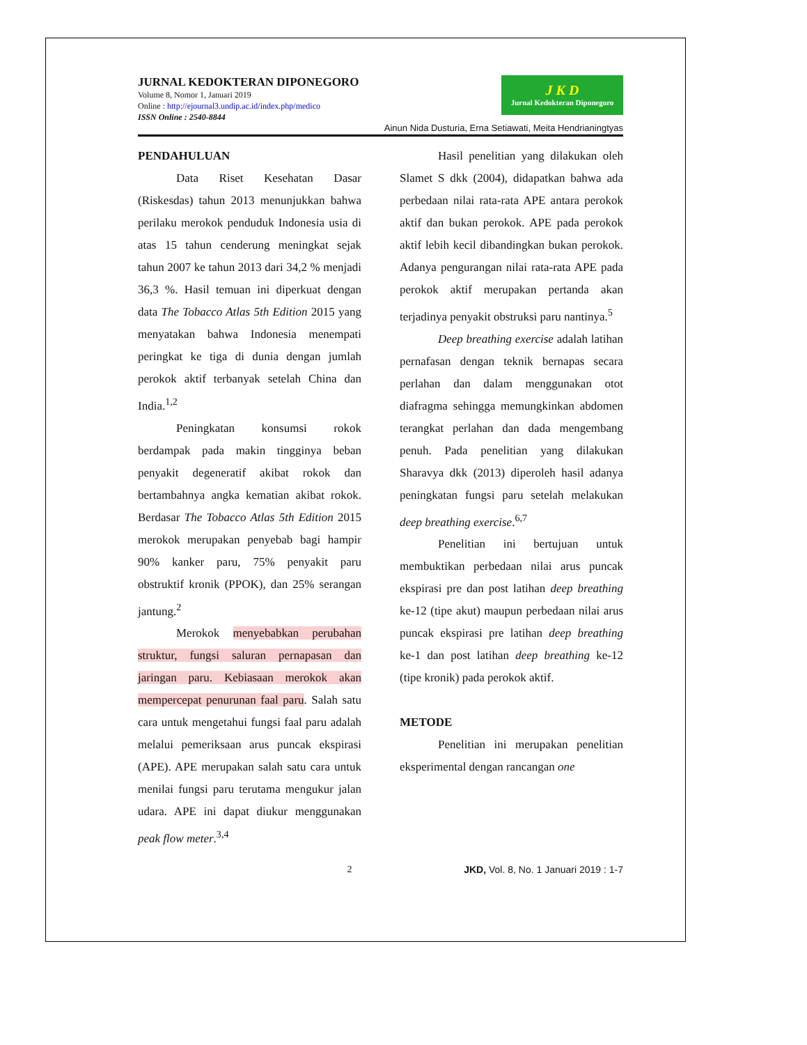JURNAL KEDOKTERAN DIPONEGORO
Volume 8, Nomor 1, Januari 2019
Online : http://ejournal3.undip.ac.id/index.php/medico
ISSN Online : 2540-8844
J K D
Jurnal Kedokteran Diponegoro
Ainun Nida Dusturia, Erna Setiawati, Meita Hendrianingtyas
PENDAHULUAN
Data Riset Kesehatan Dasar (Riskesdas) tahun 2013 menunjukkan bahwa perilaku merokok penduduk Indonesia usia di atas 15 tahun cenderung meningkat sejak tahun 2007 ke tahun 2013 dari 34,2 % menjadi 36,3 %. Hasil temuan ini diperkuat dengan data The Tobacco Atlas 5th Edition 2015 yang menyatakan bahwa Indonesia menempati peringkat ke tiga di dunia dengan jumlah perokok aktif terbanyak setelah China dan India.<sup>1,2</sup>
Peningkatan konsumsi rokok berdampak pada makin tingginya beban penyakit degeneratif akibat rokok dan bertambahnya angka kematian akibat rokok. Berdasar The Tobacco Atlas 5th Edition 2015 merokok merupakan penyebab bagi hampir 90% kanker paru, 75% penyakit paru obstruktif kronik (PPOK), dan 25% serangan jantung.<sup>2</sup>
Merokok menyebabkan perubahan struktur, fungsi saluran pernapasan dan jaringan paru. Kebiasaan merokok akan mempercepat penurunan faal paru. Salah satu cara untuk mengetahui fungsi faal paru adalah melalui pemeriksaan arus puncak ekspirasi (APE). APE merupakan salah satu cara untuk menilai fungsi paru terutama mengukur jalan udara. APE ini dapat diukur menggunakan peak flow meter.<sup>3,4</sup>
Hasil penelitian yang dilakukan oleh Slamet S dkk (2004), didapatkan bahwa ada perbedaan nilai rata-rata APE antara perokok aktif dan bukan perokok. APE pada perokok aktif lebih kecil dibandingkan bukan perokok. Adanya pengurangan nilai rata-rata APE pada perokok aktif merupakan pertanda akan terjadinya penyakit obstruksi paru nantinya.<sup>5</sup>
Deep breathing exercise adalah latihan pernafasan dengan teknik bernapas secara perlahan dan dalam menggunakan otot diafragma sehingga memungkinkan abdomen terangkat perlahan dan dada mengembang penuh. Pada penelitian yang dilakukan Sharavya dkk (2013) diperoleh hasil adanya peningkatan fungsi paru setelah melakukan deep breathing exercise.<sup>6,7</sup>
Penelitian ini bertujuan untuk membuktikan perbedaan nilai arus puncak ekspirasi pre dan post latihan deep breathing ke-12 (tipe akut) maupun perbedaan nilai arus puncak ekspirasi pre latihan deep breathing ke-1 dan post latihan deep breathing ke-12 (tipe kronik) pada perokok aktif.
METODE
Penelitian ini merupakan penelitian eksperimental dengan rancangan one
2 JKD, Vol. 8, No. 1 Januari 2019 : 1-7